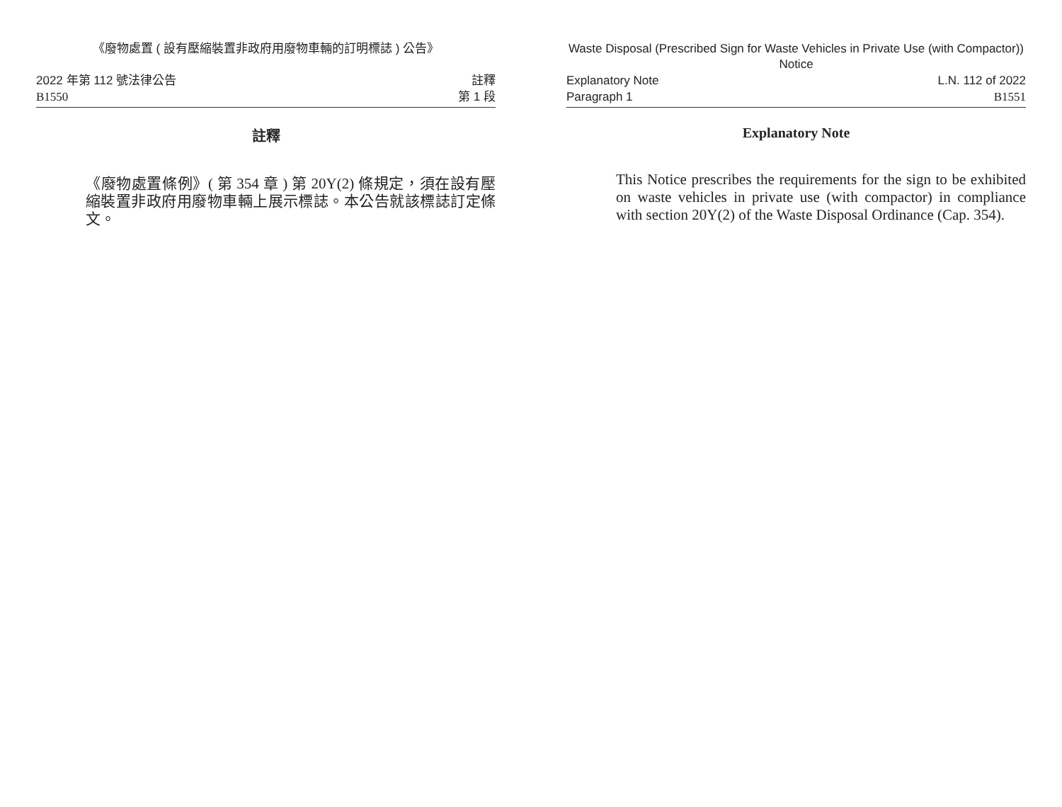《廢物處置 ( 設有壓縮裝置非政府用廢物車輛的訂明標誌 ) 公告》
2022 年第 112 號法律公告
B1550
註釋
第 1 段
註釋
《廢物處置條例》( 第 354 章 ) 第 20Y(2) 條規定，須在設有壓縮裝置非政府用廢物車輛上展示標誌。本公告就該標誌訂定條文。
Waste Disposal (Prescribed Sign for Waste Vehicles in Private Use (with Compactor)) Notice
Explanatory Note
Paragraph 1
L.N. 112 of 2022
B1551
Explanatory Note
This Notice prescribes the requirements for the sign to be exhibited on waste vehicles in private use (with compactor) in compliance with section 20Y(2) of the Waste Disposal Ordinance (Cap. 354).